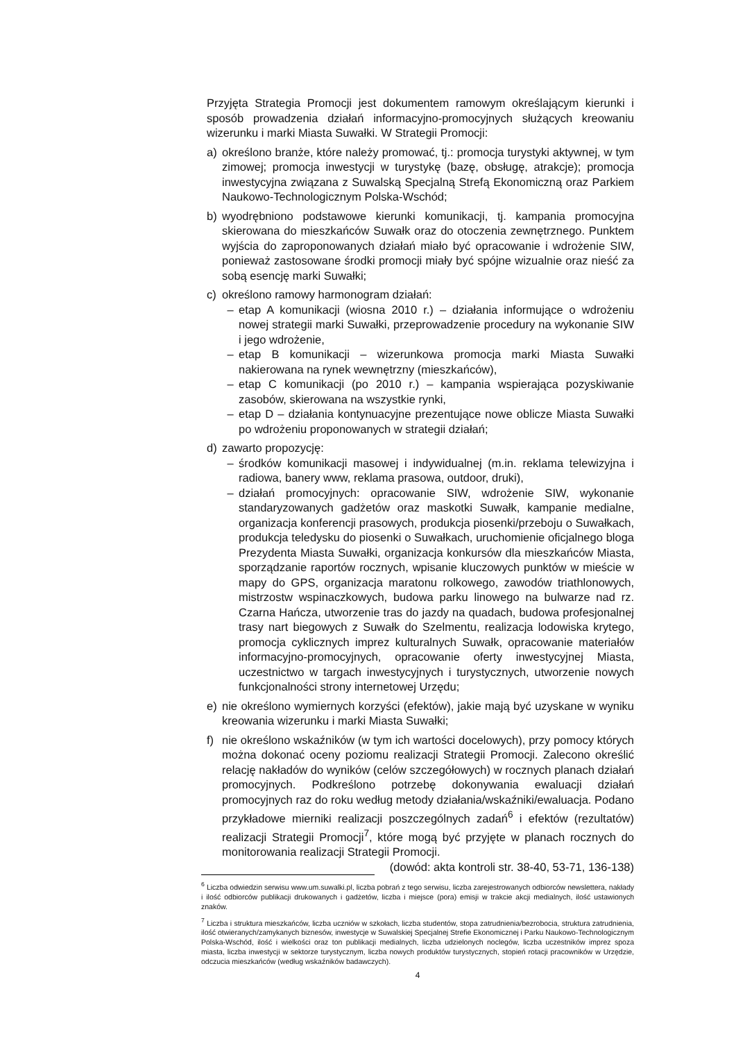Przyjęta Strategia Promocji jest dokumentem ramowym określającym kierunki i sposób prowadzenia działań informacyjno-promocyjnych służących kreowaniu wizerunku i marki Miasta Suwałki. W Strategii Promocji:
a) określono branże, które należy promować, tj.: promocja turystyki aktywnej, w tym zimowej; promocja inwestycji w turystykę (bazę, obsługę, atrakcje); promocja inwestycyjna związana z Suwalską Specjalną Strefą Ekonomiczną oraz Parkiem Naukowo-Technologicznym Polska-Wschód;
b) wyodrębniono podstawowe kierunki komunikacji, tj. kampania promocyjna skierowana do mieszkańców Suwałk oraz do otoczenia zewnętrznego. Punktem wyjścia do zaproponowanych działań miało być opracowanie i wdrożenie SIW, ponieważ zastosowane środki promocji miały być spójne wizualnie oraz nieść za sobą esencję marki Suwałki;
c) określono ramowy harmonogram działań:
– etap A komunikacji (wiosna 2010 r.) – działania informujące o wdrożeniu nowej strategii marki Suwałki, przeprowadzenie procedury na wykonanie SIW i jego wdrożenie,
– etap B komunikacji – wizerunkowa promocja marki Miasta Suwałki nakierowana na rynek wewnętrzny (mieszkańców),
– etap C komunikacji (po 2010 r.) – kampania wspierająca pozyskiwanie zasobów, skierowana na wszystkie rynki,
– etap D – działania kontynuacyjne prezentujące nowe oblicze Miasta Suwałki po wdrożeniu proponowanych w strategii działań;
d) zawarto propozycję:
– środków komunikacji masowej i indywidualnej (m.in. reklama telewizyjna i radiowa, banery www, reklama prasowa, outdoor, druki),
– działań promocyjnych: opracowanie SIW, wdrożenie SIW, wykonanie standaryzowanych gadżetów oraz maskotki Suwałk, kampanie medialne, organizacja konferencji prasowych, produkcja piosenki/przeboju o Suwałkach, produkcja teledysku do piosenki o Suwałkach, uruchomienie oficjalnego bloga Prezydenta Miasta Suwałki, organizacja konkursów dla mieszkańców Miasta, sporządzanie raportów rocznych, wpisanie kluczowych punktów w mieście w mapy do GPS, organizacja maratonu rolkowego, zawodów triathlonowych, mistrzostw wspinaczkowych, budowa parku linowego na bulwarze nad rz. Czarna Hańcza, utworzenie tras do jazdy na quadach, budowa profesjonalnej trasy nart biegowych z Suwałk do Szelmentu, realizacja lodowiska krytego, promocja cyklicznych imprez kulturalnych Suwałk, opracowanie materiałów informacyjno-promocyjnych, opracowanie oferty inwestycyjnej Miasta, uczestnictwo w targach inwestycyjnych i turystycznych, utworzenie nowych funkcjonalności strony internetowej Urzędu;
e) nie określono wymiernych korzyści (efektów), jakie mają być uzyskane w wyniku kreowania wizerunku i marki Miasta Suwałki;
f) nie określono wskaźników (w tym ich wartości docelowych), przy pomocy których można dokonać oceny poziomu realizacji Strategii Promocji. Zalecono określić relację nakładów do wyników (celów szczegółowych) w rocznych planach działań promocyjnych. Podkreślono potrzebę dokonywania ewaluacji działań promocyjnych raz do roku według metody działania/wskaźniki/ewaluacja. Podano przykładowe mierniki realizacji poszczególnych zadań<sup>6</sup> i efektów (rezultatów) realizacji Strategii Promocji<sup>7</sup>, które mogą być przyjęte w planach rocznych do monitorowania realizacji Strategii Promocji. (dowód: akta kontroli str. 38-40, 53-71, 136-138)
<sup>6</sup> Liczba odwiedzin serwisu www.um.suwalki.pl, liczba pobrań z tego serwisu, liczba zarejestrowanych odbiorców newslettera, nakłady i ilość odbiorców publikacji drukowanych i gadżetów, liczba i miejsce (pora) emisji w trakcie akcji medialnych, ilość ustawionych znaków.
<sup>7</sup> Liczba i struktura mieszkańców, liczba uczniów w szkołach, liczba studentów, stopa zatrudnienia/bezrobocia, struktura zatrudnienia, ilość otwieranych/zamykanych biznesów, inwestycje w Suwalskiej Specjalnej Strefie Ekonomicznej i Parku Naukowo-Technologicznym Polska-Wschód, ilość i wielkości oraz ton publikacji medialnych, liczba udzielonych noclegów, liczba uczestników imprez spoza miasta, liczba inwestycji w sektorze turystycznym, liczba nowych produktów turystycznych, stopień rotacji pracowników w Urzędzie, odczucia mieszkańców (według wskaźników badawczych).
4